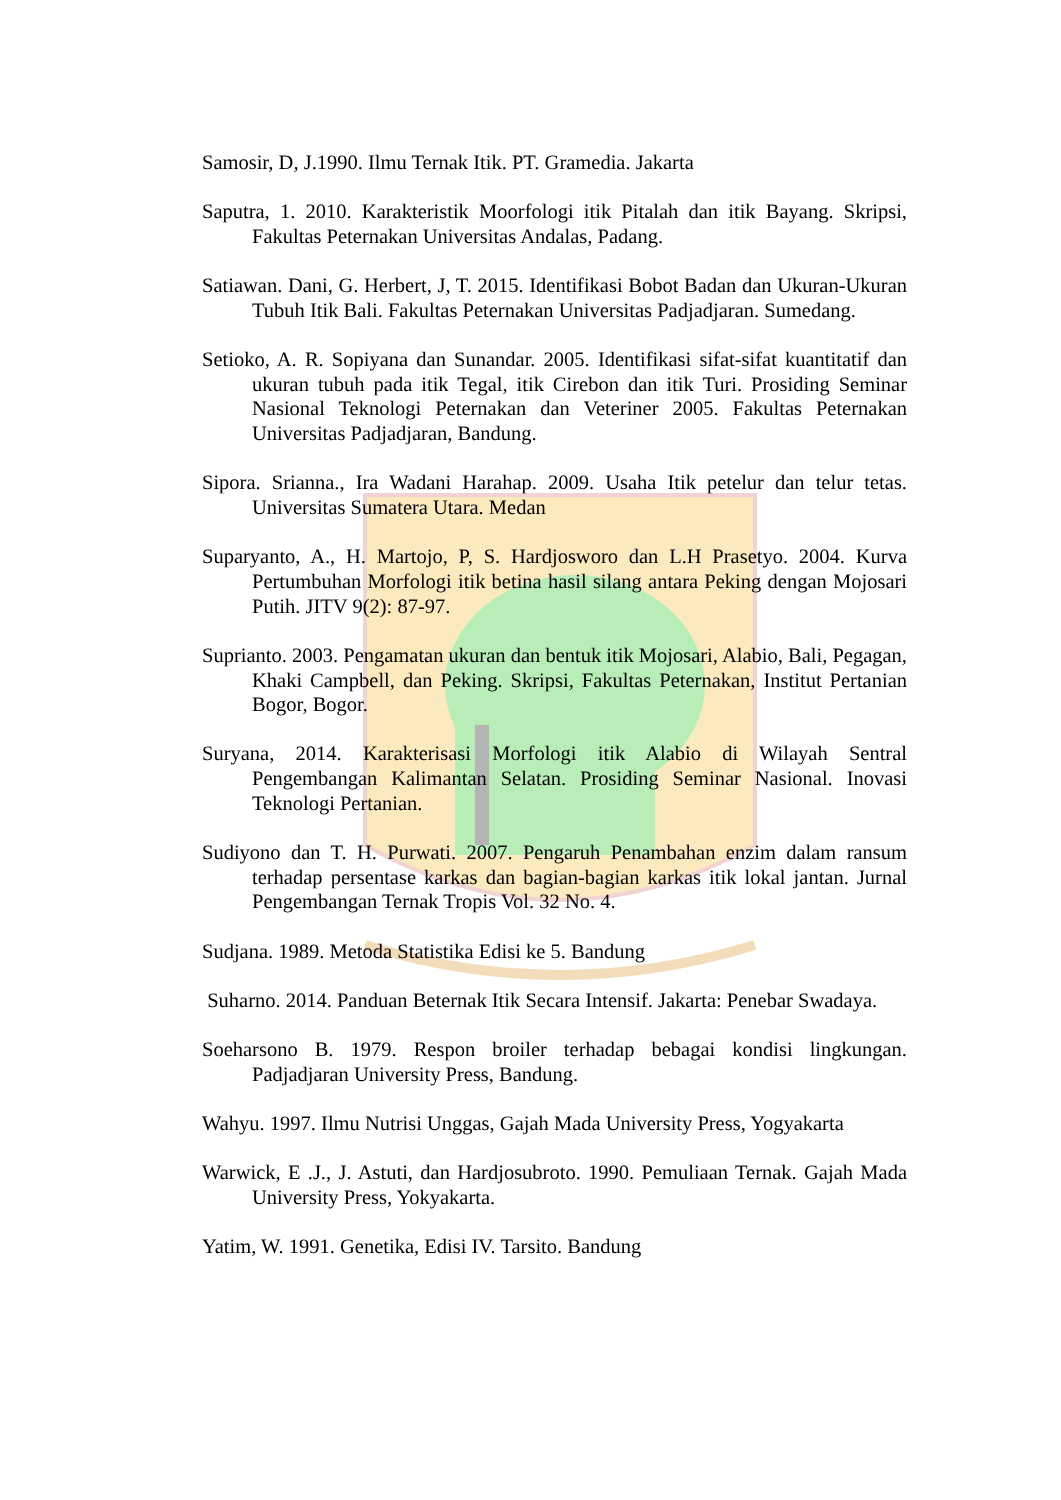Samosir, D, J.1990. Ilmu Ternak Itik. PT. Gramedia. Jakarta
Saputra, 1. 2010. Karakteristik Moorfologi itik Pitalah dan itik Bayang. Skripsi, Fakultas Peternakan Universitas Andalas, Padang.
Satiawan. Dani, G. Herbert, J, T. 2015. Identifikasi Bobot Badan dan Ukuran-Ukuran Tubuh Itik Bali. Fakultas Peternakan Universitas Padjadjaran. Sumedang.
Setioko, A. R. Sopiyana dan Sunandar. 2005. Identifikasi sifat-sifat kuantitatif dan ukuran tubuh pada itik Tegal, itik Cirebon dan itik Turi. Prosiding Seminar Nasional Teknologi Peternakan dan Veteriner 2005. Fakultas Peternakan Universitas Padjadjaran, Bandung.
Sipora. Srianna., Ira Wadani Harahap. 2009. Usaha Itik petelur dan telur tetas. Universitas Sumatera Utara. Medan
Suparyanto, A., H. Martojo, P, S. Hardjosworo dan L.H Prasetyo. 2004. Kurva Pertumbuhan Morfologi itik betina hasil silang antara Peking dengan Mojosari Putih. JITV 9(2): 87-97.
Suprianto. 2003. Pengamatan ukuran dan bentuk itik Mojosari, Alabio, Bali, Pegagan, Khaki Campbell, dan Peking. Skripsi, Fakultas Peternakan, Institut Pertanian Bogor, Bogor.
Suryana, 2014. Karakterisasi Morfologi itik Alabio di Wilayah Sentral Pengembangan Kalimantan Selatan. Prosiding Seminar Nasional. Inovasi Teknologi Pertanian.
Sudiyono dan T. H. Purwati. 2007. Pengaruh Penambahan enzim dalam ransum terhadap persentase karkas dan bagian-bagian karkas itik lokal jantan. Jurnal Pengembangan Ternak Tropis Vol. 32 No. 4.
Sudjana. 1989. Metoda Statistika Edisi ke 5. Bandung
Suharno. 2014. Panduan Beternak Itik Secara Intensif. Jakarta: Penebar Swadaya.
Soeharsono B. 1979. Respon broiler terhadap bebagai kondisi lingkungan. Padjadjaran University Press, Bandung.
Wahyu. 1997. Ilmu Nutrisi Unggas, Gajah Mada University Press, Yogyakarta
Warwick, E .J., J. Astuti, dan Hardjosubroto. 1990. Pemuliaan Ternak. Gajah Mada University Press, Yokyakarta.
Yatim, W. 1991. Genetika, Edisi IV. Tarsito. Bandung